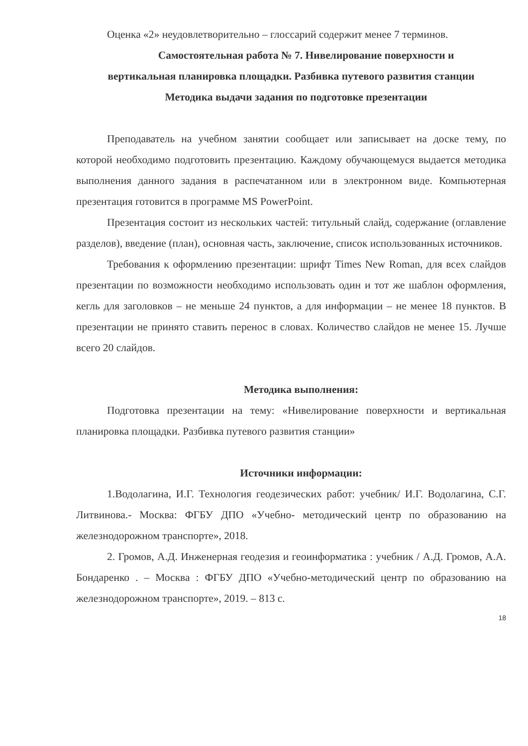Оценка «2» неудовлетворительно – глоссарий содержит менее 7 терминов.
Самостоятельная работа № 7. Нивелирование поверхности и
вертикальная планировка площадки. Разбивка путевого развития станции
Методика выдачи задания по подготовке презентации
Преподаватель на учебном занятии сообщает или записывает на доске тему, по которой необходимо подготовить презентацию. Каждому обучающемуся выдается методика выполнения данного задания в распечатанном или в электронном виде. Компьютерная презентация готовится в программе MS PowerPoint.
Презентация состоит из нескольких частей: титульный слайд, содержание (оглавление разделов), введение (план), основная часть, заключение, список использованных источников.
Требования к оформлению презентации: шрифт Times New Roman, для всех слайдов презентации по возможности необходимо использовать один и тот же шаблон оформления, кегль для заголовков – не меньше 24 пунктов, а для информации – не менее 18 пунктов. В презентации не принято ставить перенос в словах. Количество слайдов не менее 15. Лучше всего 20 слайдов.
Методика выполнения:
Подготовка презентации на тему: «Нивелирование поверхности и вертикальная планировка площадки. Разбивка путевого развития станции»
Источники информации:
1.Водолагина, И.Г. Технология геодезических работ: учебник/ И.Г. Водолагина, С.Г. Литвинова.- Москва: ФГБУ ДПО «Учебно- методический центр по образованию на железнодорожном транспорте», 2018.
2. Громов, А.Д. Инженерная геодезия и геоинформатика : учебник / А.Д. Громов, А.А. Бондаренко . – Москва : ФГБУ ДПО «Учебно-методический центр по образованию на железнодорожном транспорте», 2019. – 813 с.
18